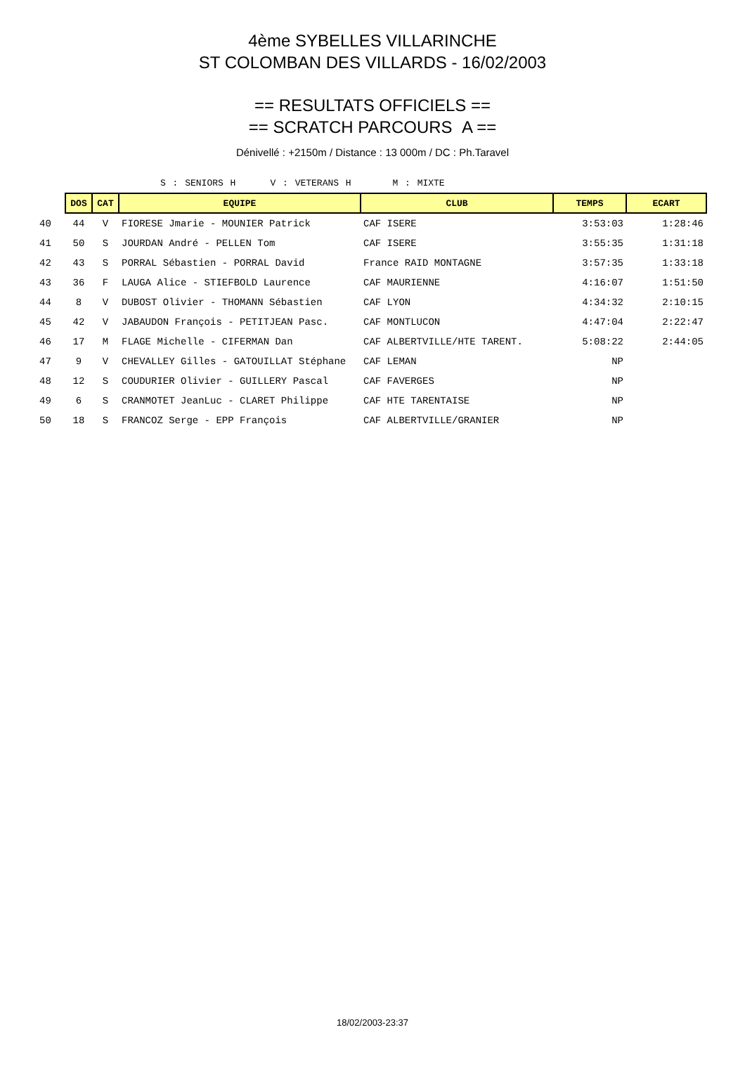4ème SYBELLES VILLARINCHE
ST COLOMBAN DES VILLARDS - 16/02/2003
== RESULTATS OFFICIELS ==
== SCRATCH PARCOURS A ==
Dénivellé : +2150m / Distance : 13 000m / DC : Ph.Taravel
S : SENIORS H V : VETERANS H M : MIXTE
| | DOS | CAT | EQUIPE | CLUB | TEMPS | ECART |
| 40 | 44 | V | FIORESE Jmarie - MOUNIER Patrick | CAF ISERE | 3:53:03 | 1:28:46 |
| 41 | 50 | S | JOURDAN André - PELLEN Tom | CAF ISERE | 3:55:35 | 1:31:18 |
| 42 | 43 | S | PORRAL Sébastien - PORRAL David | France RAID MONTAGNE | 3:57:35 | 1:33:18 |
| 43 | 36 | F | LAUGA Alice - STIEFBOLD Laurence | CAF MAURIENNE | 4:16:07 | 1:51:50 |
| 44 | 8 | V | DUBOST Olivier - THOMANN Sébastien | CAF LYON | 4:34:32 | 2:10:15 |
| 45 | 42 | V | JABAUDON François - PETITJEAN Pasc. | CAF MONTLUCON | 4:47:04 | 2:22:47 |
| 46 | 17 | M | FLAGE Michelle - CIFERMAN Dan | CAF ALBERTVILLE/HTE TARENT. | 5:08:22 | 2:44:05 |
| 47 | 9 | V | CHEVALLEY Gilles - GATOUILLAT Stéphane | CAF LEMAN | NP | |
| 48 | 12 | S | COUDURIER Olivier - GUILLERY Pascal | CAF FAVERGES | NP | |
| 49 | 6 | S | CRANMOTET JeanLuc - CLARET Philippe | CAF HTE TARENTAISE | NP | |
| 50 | 18 | S | FRANCOZ Serge - EPP François | CAF ALBERTVILLE/GRANIER | NP | |
18/02/2003-23:37